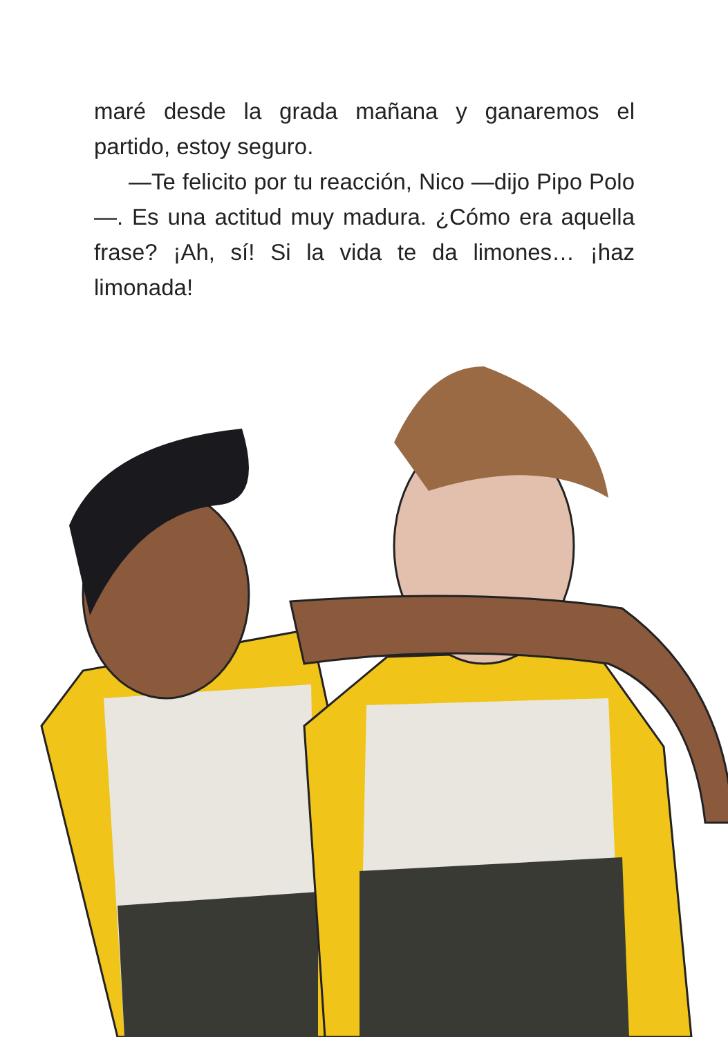maré desde la grada mañana y ganaremos el partido, estoy seguro.
—Te felicito por tu reacción, Nico —dijo Pipo Polo—. Es una actitud muy madura. ¿Cómo era aquella frase? ¡Ah, sí! Si la vida te da limones… ¡haz limonada!